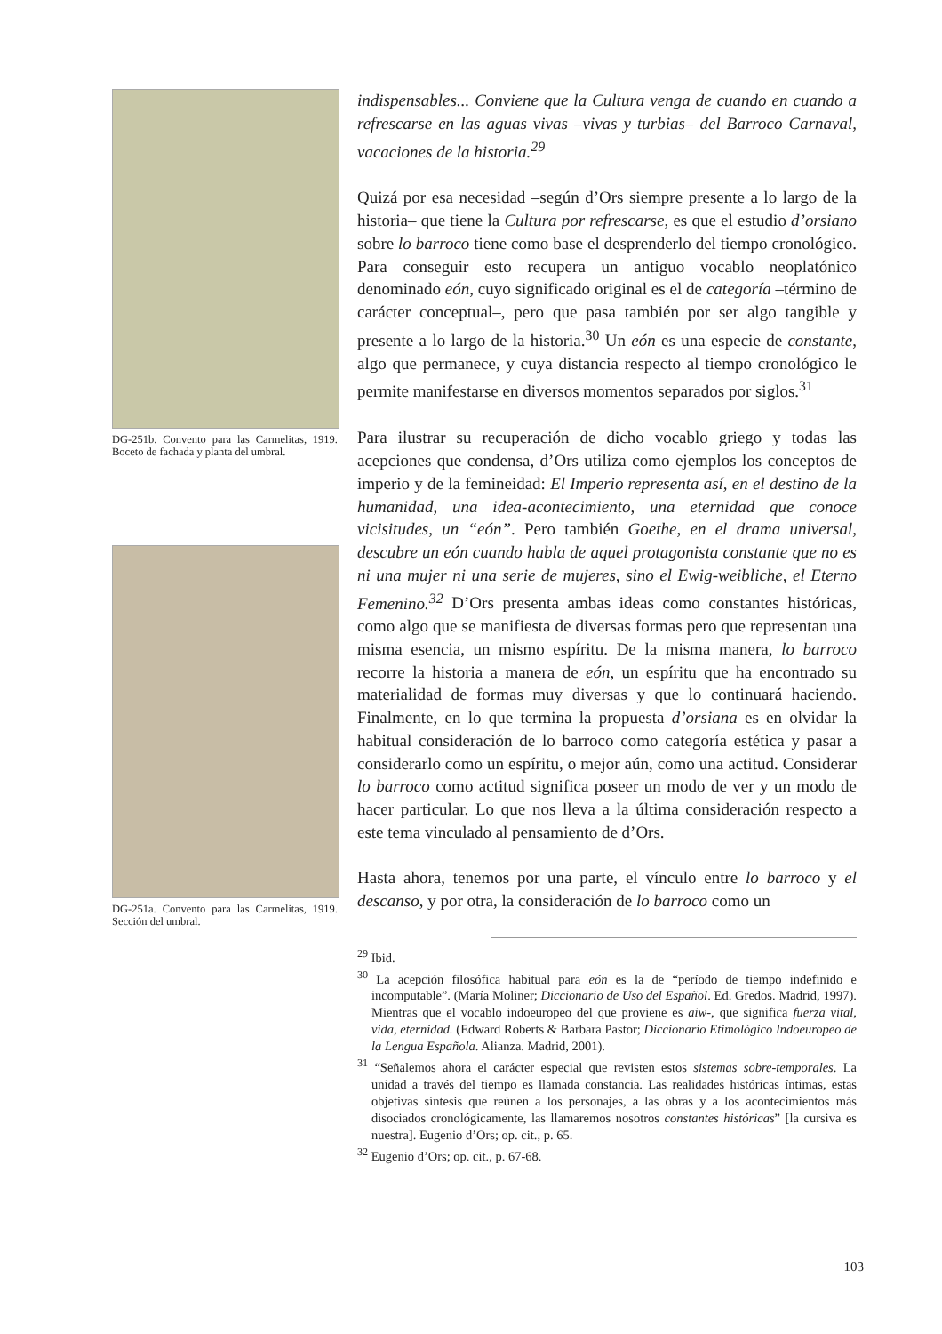DG-251b. Convento para las Carmelitas, 1919. Boceto de fachada y planta del umbral.
DG-251a. Convento para las Carmelitas, 1919. Sección del umbral.
indispensables... Conviene que la Cultura venga de cuando en cuando a refrescarse en las aguas vivas –vivas y turbias– del Barroco Carnaval, vacaciones de la historia.<sup>29</sup>
Quizá por esa necesidad –según d’Ors siempre presente a lo largo de la historia– que tiene la Cultura por refrescarse, es que el estudio d’orsiano sobre lo barroco tiene como base el desprenderlo del tiempo cronológico. Para conseguir esto recupera un antiguo vocablo neoplatónico denominado eón, cuyo significado original es el de categoría –término de carácter conceptual–, pero que pasa también por ser algo tangible y presente a lo largo de la historia.<sup>30</sup> Un eón es una especie de constante, algo que permanece, y cuya distancia respecto al tiempo cronológico le permite manifestarse en diversos momentos separados por siglos.<sup>31</sup>
Para ilustrar su recuperación de dicho vocablo griego y todas las acepciones que condensa, d’Ors utiliza como ejemplos los conceptos de imperio y de la femineidad: El Imperio representa así, en el destino de la humanidad, una idea-acontecimiento, una eternidad que conoce vicisitudes, un “eón”. Pero también Goethe, en el drama universal, descubre un eón cuando habla de aquel protagonista constante que no es ni una mujer ni una serie de mujeres, sino el Ewig-weibliche, el Eterno Femenino.<sup>32</sup> D’Ors presenta ambas ideas como constantes históricas, como algo que se manifiesta de diversas formas pero que representan una misma esencia, un mismo espíritu. De la misma manera, lo barroco recorre la historia a manera de eón, un espíritu que ha encontrado su materialidad de formas muy diversas y que lo continuará haciendo. Finalmente, en lo que termina la propuesta d’orsiana es en olvidar la habitual consideración de lo barroco como categoría estética y pasar a considerarlo como un espíritu, o mejor aún, como una actitud. Considerar lo barroco como actitud significa poseer un modo de ver y un modo de hacer particular. Lo que nos lleva a la última consideración respecto a este tema vinculado al pensamiento de d’Ors.
Hasta ahora, tenemos por una parte, el vínculo entre lo barroco y el descanso, y por otra, la consideración de lo barroco como un
<sup>29</sup> Ibid.
<sup>30</sup> La acepción filosófica habitual para eón es la de “período de tiempo indefinido e incomputable”. (María Moliner; Diccionario de Uso del Español. Ed. Gredos. Madrid, 1997). Mientras que el vocablo indoeuropeo del que proviene es aiw-, que significa fuerza vital, vida, eternidad. (Edward Roberts & Barbara Pastor; Diccionario Etimológico Indoeuropeo de la Lengua Española. Alianza. Madrid, 2001).
<sup>31</sup> “Señalemos ahora el carácter especial que revisten estos sistemas sobre-temporales. La unidad a través del tiempo es llamada constancia. Las realidades históricas íntimas, estas objetivas síntesis que reúnen a los personajes, a las obras y a los acontecimientos más disociados cronológicamente, las llamaremos nosotros constantes históricas” [la cursiva es nuestra]. Eugenio d’Ors; op. cit., p. 65.
<sup>32</sup> Eugenio d’Ors; op. cit., p. 67-68.
103